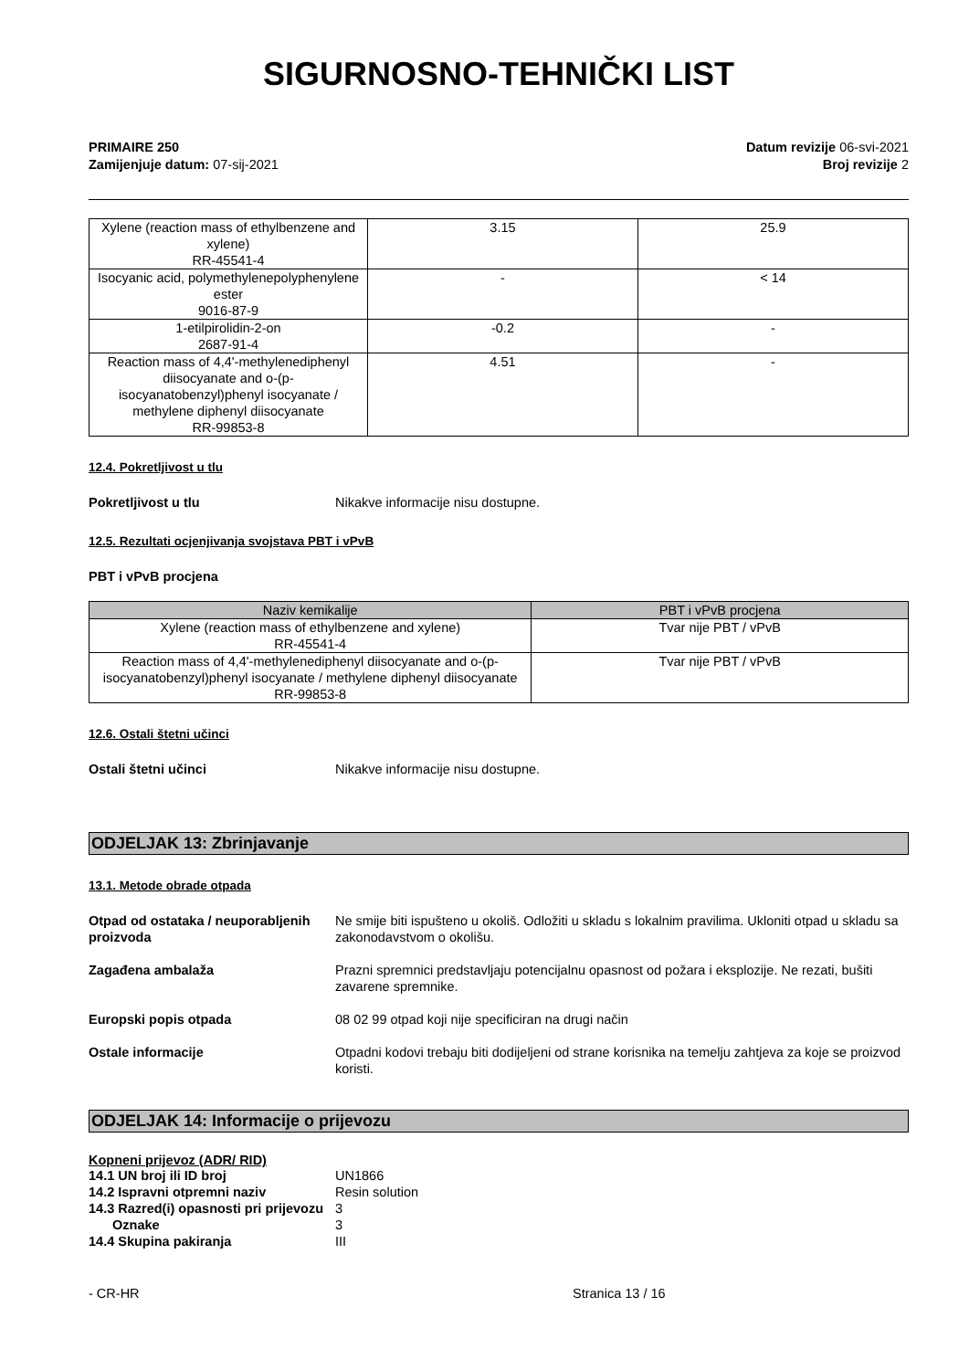SIGURNOSNO-TEHNIČKI LIST
PRIMAIRE 250
Zamijenjuje datum: 07-sij-2021
Datum revizije 06-svi-2021
Broj revizije 2
| Xylene (reaction mass of ethylbenzene and xylene) RR-45541-4 | 3.15 | 25.9 |
| Isocyanic acid, polymethylenepolyphenylene ester 9016-87-9 | - | < 14 |
| 1-etilpirolidin-2-on 2687-91-4 | -0.2 | - |
| Reaction mass of 4,4'-methylenediphenyl diisocyanate and o-(p-isocyanatobenzyl)phenyl isocyanate / methylene diphenyl diisocyanate RR-99853-8 | 4.51 | - |
12.4. Pokretljivost u tlu
Pokretljivost u tlu Nikakve informacije nisu dostupne.
12.5. Rezultati ocjenjivanja svojstava PBT i vPvB
PBT i vPvB procjena
| Naziv kemikalije | PBT i vPvB procjena |
| --- | --- |
| Xylene (reaction mass of ethylbenzene and xylene) RR-45541-4 | Tvar nije PBT / vPvB |
| Reaction mass of 4,4'-methylenediphenyl diisocyanate and o-(p-isocyanatobenzyl)phenyl isocyanate / methylene diphenyl diisocyanate RR-99853-8 | Tvar nije PBT / vPvB |
12.6. Ostali štetni učinci
Ostali štetni učinci Nikakve informacije nisu dostupne.
ODJELJAK 13: Zbrinjavanje
13.1. Metode obrade otpada
Otpad od ostataka / neuporabljenih proizvoda Ne smije biti ispušteno u okoliš. Odložiti u skladu s lokalnim pravilima. Ukloniti otpad u skladu sa zakonodavstvom o okolišu.
Zagađena ambalaža Prazni spremnici predstavljaju potencijalnu opasnost od požara i eksplozije. Ne rezati, bušiti zavarene spremnike.
Europski popis otpada 08 02 99 otpad koji nije specificiran na drugi način
Ostale informacije Otpadni kodovi trebaju biti dodijeljeni od strane korisnika na temelju zahtjeva za koje se proizvod koristi.
ODJELJAK 14: Informacije o prijevozu
Kopneni prijevoz (ADR/ RID)
14.1 UN broj ili ID broj UN1866
14.2 Ispravni otpremni naziv Resin solution
14.3 Razred(i) opasnosti pri prijevozu 3
Oznake 3
14.4 Skupina pakiranja III
- CR-HR Stranica 13 / 16